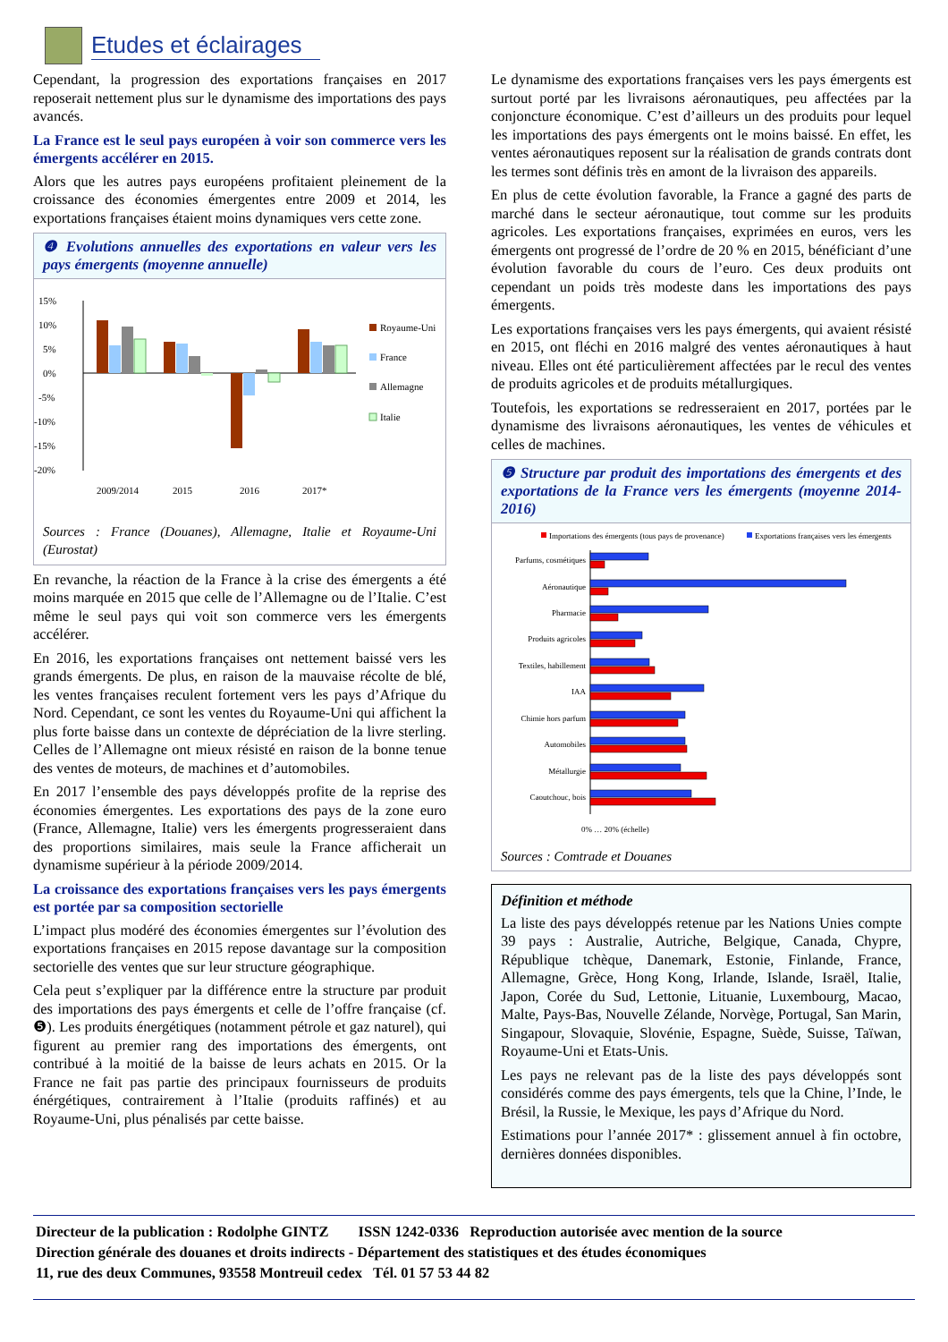Etudes et éclairages
Cependant, la progression des exportations françaises en 2017 reposerait nettement plus sur le dynamisme des importations des pays avancés.
La France est le seul pays européen à voir son commerce vers les émergents accélérer en 2015.
Alors que les autres pays européens profitaient pleinement de la croissance des économies émergentes entre 2009 et 2014, les exportations françaises étaient moins dynamiques vers cette zone.
❹ Evolutions annuelles des exportations en valeur vers les pays émergents (moyenne annuelle)
15%
10%
5%
0%
-5%
-10%
-15%
-20%
2009/2014
2015
2016
2017*
Royaume-Uni
France
Allemagne
Italie
Sources : France (Douanes), Allemagne, Italie et Royaume-Uni (Eurostat)
En revanche, la réaction de la France à la crise des émergents a été moins marquée en 2015 que celle de l’Allemagne ou de l’Italie. C’est même le seul pays qui voit son commerce vers les émergents accélérer.
En 2016, les exportations françaises ont nettement baissé vers les grands émergents. De plus, en raison de la mauvaise récolte de blé, les ventes françaises reculent fortement vers les pays d’Afrique du Nord. Cependant, ce sont les ventes du Royaume-Uni qui affichent la plus forte baisse dans un contexte de dépréciation de la livre sterling. Celles de l’Allemagne ont mieux résisté en raison de la bonne tenue des ventes de moteurs, de machines et d’automobiles.
En 2017 l’ensemble des pays développés profite de la reprise des économies émergentes. Les exportations des pays de la zone euro (France, Allemagne, Italie) vers les émergents progresseraient dans des proportions similaires, mais seule la France afficherait un dynamisme supérieur à la période 2009/2014.
La croissance des exportations françaises vers les pays émergents est portée par sa composition sectorielle
L’impact plus modéré des économies émergentes sur l’évolution des exportations françaises en 2015 repose davantage sur la composition sectorielle des ventes que sur leur structure géographique.
Cela peut s’expliquer par la différence entre la structure par produit des importations des pays émergents et celle de l’offre française (cf. ❺). Les produits énergétiques (notamment pétrole et gaz naturel), qui figurent au premier rang des importations des émergents, ont contribué à la moitié de la baisse de leurs achats en 2015. Or la France ne fait pas partie des principaux fournisseurs de produits énérgétiques, contrairement à l’Italie (produits raffinés) et au Royaume-Uni, plus pénalisés par cette baisse.
Le dynamisme des exportations françaises vers les pays émergents est surtout porté par les livraisons aéronautiques, peu affectées par la conjoncture économique. C’est d’ailleurs un des produits pour lequel les importations des pays émergents ont le moins baissé. En effet, les ventes aéronautiques reposent sur la réalisation de grands contrats dont les termes sont définis très en amont de la livraison des appareils.
En plus de cette évolution favorable, la France a gagné des parts de marché dans le secteur aéronautique, tout comme sur les produits agricoles. Les exportations françaises, exprimées en euros, vers les émergents ont progressé de l’ordre de 20 % en 2015, bénéficiant d’une évolution favorable du cours de l’euro. Ces deux produits ont cependant un poids très modeste dans les importations des pays émergents.
Les exportations françaises vers les pays émergents, qui avaient résisté en 2015, ont fléchi en 2016 malgré des ventes aéronautiques à haut niveau. Elles ont été particulièrement affectées par le recul des ventes de produits agricoles et de produits métallurgiques.
Toutefois, les exportations se redresseraient en 2017, portées par le dynamisme des livraisons aéronautiques, les ventes de véhicules et celles de machines.
❺ Structure par produit des importations des émergents et des exportations de la France vers les émergents (moyenne 2014-2016)
Importations des émergents (tous pays de provenance)
Exportations françaises vers les émergents
Parfums, cosmétiques
Aéronautique
Pharmacie
Produits agricoles
Textiles, habillement
IAA
Chimie hors parfum
Automobiles
Métallurgie
Caoutchouc, bois
0% … 20% (échelle)
Sources : Comtrade et Douanes
Définition et méthode
La liste des pays développés retenue par les Nations Unies compte 39 pays : Australie, Autriche, Belgique, Canada, Chypre, République tchèque, Danemark, Estonie, Finlande, France, Allemagne, Grèce, Hong Kong, Irlande, Islande, Israël, Italie, Japon, Corée du Sud, Lettonie, Lituanie, Luxembourg, Macao, Malte, Pays-Bas, Nouvelle Zélande, Norvège, Portugal, San Marin, Singapour, Slovaquie, Slovénie, Espagne, Suède, Suisse, Taïwan, Royaume-Uni et Etats-Unis.
Les pays ne relevant pas de la liste des pays développés sont considérés comme des pays émergents, tels que la Chine, l’Inde, le Brésil, la Russie, le Mexique, les pays d’Afrique du Nord.
Estimations pour l’année 2017* : glissement annuel à fin octobre, dernières données disponibles.
Directeur de la publication : Rodolphe GINTZ ISSN 1242-0336 Reproduction autorisée avec mention de la source
Direction générale des douanes et droits indirects - Département des statistiques et des études économiques
11, rue des deux Communes, 93558 Montreuil cedex Tél. 01 57 53 44 82